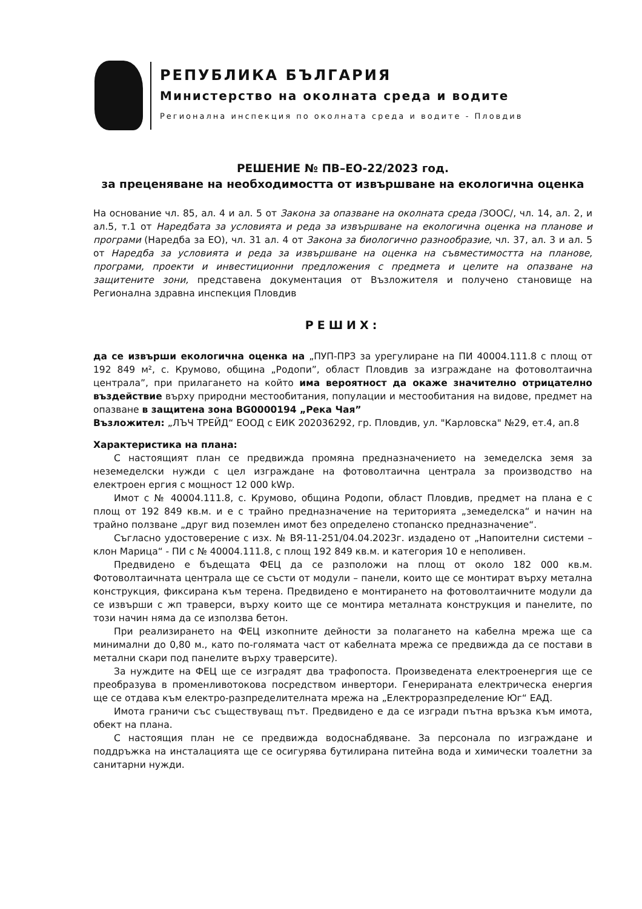РЕПУБЛИКА БЪЛГАРИЯ
Министерство на околната среда и водите
Регионална инспекция по околната среда и водите - Пловдив
РЕШЕНИЕ № ПВ–ЕО-22/2023 год.
за преценяване на необходимостта от извършване на екологична оценка
На основание чл. 85, ал. 4 и ал. 5 от Закона за опазване на околната среда /ЗООС/, чл. 14, ал. 2, и ал.5, т.1 от Наредбата за условията и реда за извършване на екологична оценка на планове и програми (Наредба за ЕО), чл. 31 ал. 4 от Закона за биологично разнообразие, чл. 37, ал. 3 и ал. 5 от Наредба за условията и реда за извършване на оценка на съвместимостта на планове, програми, проекти и инвестиционни предложения с предмета и целите на опазване на защитените зони, представена документация от Възложителя и получено становище на Регионална здравна инспекция Пловдив
РЕШИХ:
да се извърши екологична оценка на „ПУП-ПРЗ за урегулиране на ПИ 40004.111.8 с площ от 192 849 м², с. Крумово, община „Родопи”, област Пловдив за изграждане на фотоволтаична централа”, при прилагането на който има вероятност да окаже значително отрицателно въздействие върху природни местообитания, популации и местообитания на видове, предмет на опазване в защитена зона BG0000194 „Река Чая”
Възложител: „ЛЪЧ ТРЕЙД“ ЕООД с ЕИК 202036292, гр. Пловдив, ул. "Карловска" №29, ет.4, ап.8
Характеристика на плана:
С настоящият план се предвижда промяна предназначението на земеделска земя за неземеделски нужди с цел изграждане на фотоволтаична централа за производство на електроен ергия с мощност 12 000 kWp.
Имот с № 40004.111.8, с. Крумово, община Родопи, област Пловдив, предмет на плана е с площ от 192 849 кв.м. и е с трайно предназначение на територията „земеделска“ и начин на трайно ползване „друг вид поземлен имот без определено стопанско предназначение“.
Съгласно удостоверение с изх. № ВЯ-11-251/04.04.2023г. издадено от „Напоителни системи – клон Марица“ - ПИ с № 40004.111.8, с площ 192 849 кв.м. и категория 10 е неполивен.
Предвидено е бъдещата ФЕЦ да се разположи на площ от около 182 000 кв.м. Фотоволтаичната централа ще се състи от модули – панели, които ще се монтират върху метална конструкция, фиксирана към терена. Предвидено е монтирането на фотоволтаичните модули да се извърши с жп траверси, върху които ще се монтира металната конструкция и панелите, по този начин няма да се използва бетон.
При реализирането на ФЕЦ изкопните дейности за полагането на кабелна мрежа ще са минимални до 0,80 м., като по-голямата част от кабелната мрежа се предвижда да се постави в метални скари под панелите върху траверсите).
За нуждите на ФЕЦ ще се изградят два трафопоста. Произведената електроенергия ще се преобразува в променливотокова посредством инвертори. Генерираната електрическа енергия ще се отдава към електро-разпределителната мрежа на „Електроразпределение Юг“ ЕАД.
Имота граничи със съществуващ път. Предвидено е да се изгради пътна връзка към имота, обект на плана.
С настоящия план не се предвижда водоснабдяване. За персонала по изграждане и поддръжка на инсталацията ще се осигурява бутилирана питейна вода и химически тоалетни за санитарни нужди.